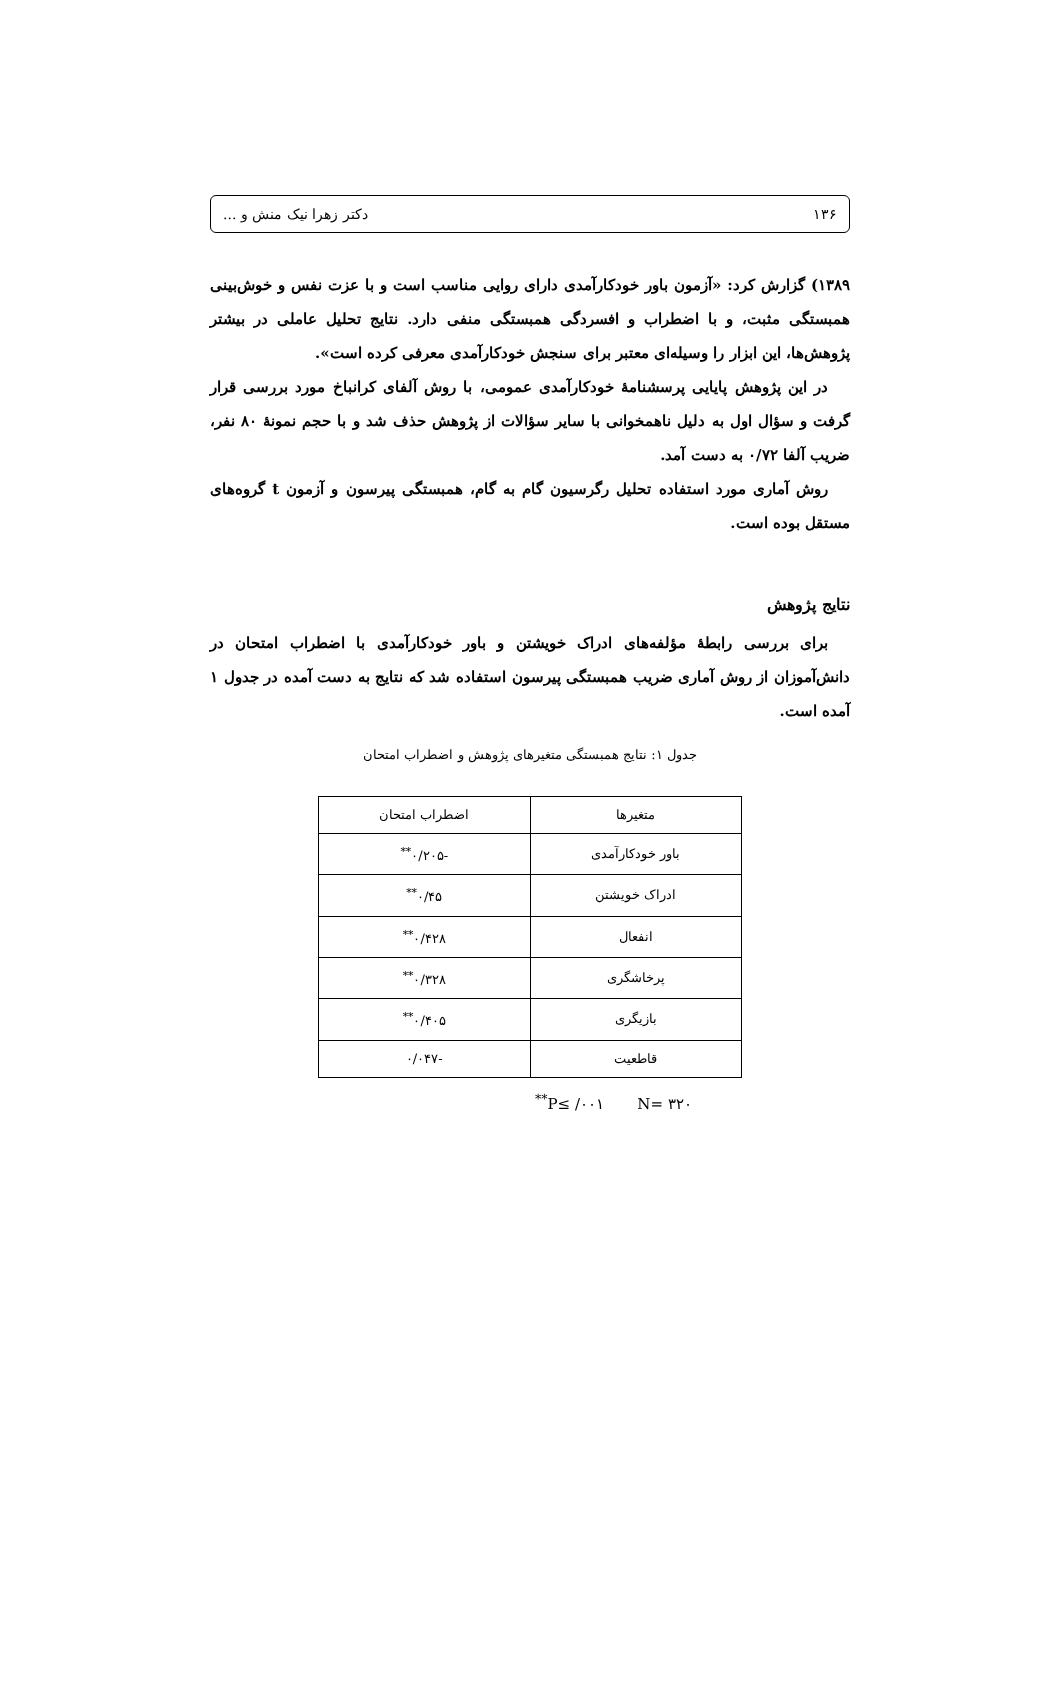۱۳۶ دکتر زهرا نیک منش و ...
۱۳۸۹) گزارش کرد: «آزمون باور خودکارآمدی دارای روایی مناسب است و با عزت نفس و خوش‌بینی همبستگی مثبت، و با اضطراب و افسردگی همبستگی منفی دارد. نتایج تحلیل عاملی در بیشتر پژوهش‌ها، این ابزار را وسیله‌ای معتبر برای سنجش خودکارآمدی معرفی کرده است».
در این پژوهش پایایی پرسشنامهٔ خودکارآمدی عمومی، با روش آلفای کرانباخ مورد بررسی قرار گرفت و سؤال اول به دلیل ناهمخوانی با سایر سؤالات از پژوهش حذف شد و با حجم نمونهٔ ۸۰ نفر، ضریب آلفا ۰/۷۲ به دست آمد.
روش آماری مورد استفاده تحلیل رگرسیون گام به گام، همبستگی پیرسون و آزمون t گروه‌های مستقل بوده است.
نتایج پژوهش
برای بررسی رابطهٔ مؤلفه‌های ادراک خویشتن و باور خودکارآمدی با اضطراب امتحان در دانش‌آموزان از روش آماری ضریب همبستگی پیرسون استفاده شد که نتایج به دست آمده در جدول ۱ آمده است.
جدول ۱: نتایج همبستگی متغیرهای پژوهش و اضطراب امتحان
| متغیرها | اضطراب امتحان |
| --- | --- |
| باور خودکارآمدی | -۰/۲۰۵<sup>**</sup> |
| ادراک خویشتن | ۰/۴۵<sup>**</sup> |
| انفعال | ۰/۴۲۸<sup>**</sup> |
| پرخاشگری | ۰/۳۲۸<sup>**</sup> |
| بازیگری | ۰/۴۰۵<sup>**</sup> |
| قاطعیت | -۰/۰۴۷ |
<sup>**</sup> P≤ /۰۰۱ N= ۳۲۰